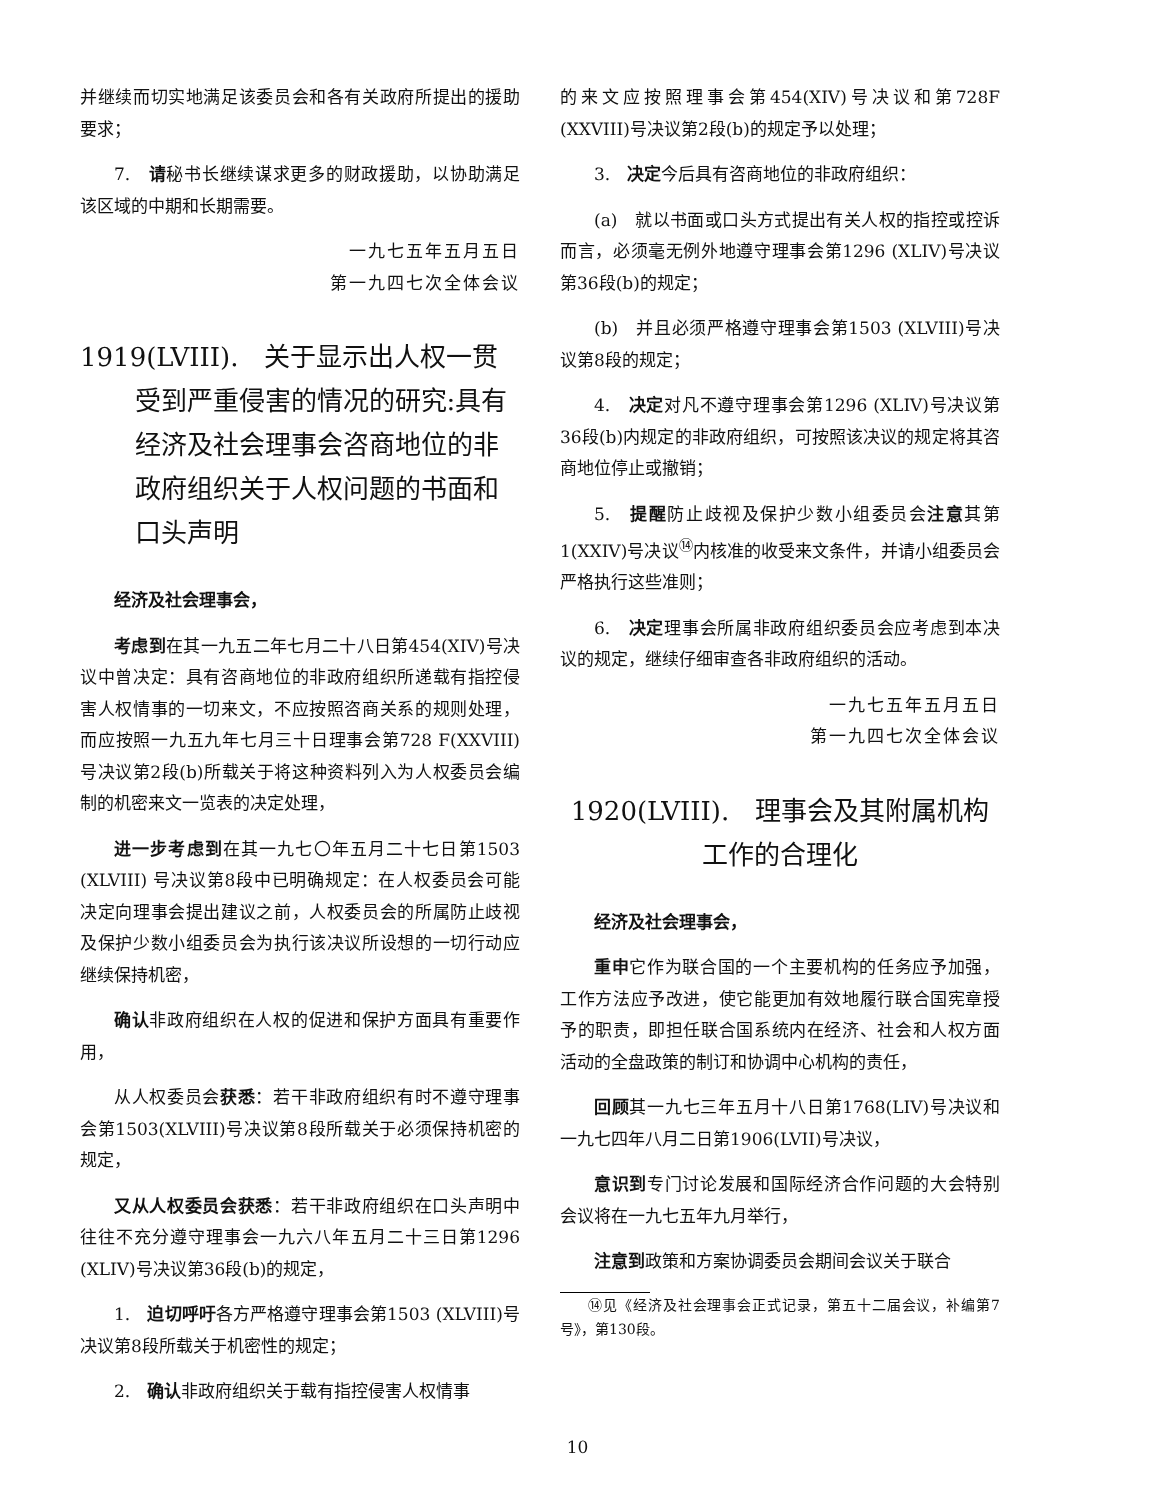并继续而切实地满足该委员会和各有关政府所提出的援助要求；
7.　请秘书长继续谋求更多的财政援助，以协助满足该区域的中期和长期需要。
一九七五年五月五日
第一九四七次全体会议
1919(LVIII).　关于显示出人权一贯受到严重侵害的情况的研究:具有经济及社会理事会咨商地位的非政府组织关于人权问题的书面和口头声明
经济及社会理事会，
考虑到在其一九五二年七月二十八日第454(XIV)号决议中曾决定：具有咨商地位的非政府组织所递载有指控侵害人权情事的一切来文，不应按照咨商关系的规则处理，而应按照一九五九年七月三十日理事会第728 F(XXVIII)号决议第2段(b)所载关于将这种资料列入为人权委员会编制的机密来文一览表的决定处理，
进一步考虑到在其一九七〇年五月二十七日第1503 (XLVIII) 号决议第8段中已明确规定：在人权委员会可能决定向理事会提出建议之前，人权委员会的所属防止歧视及保护少数小组委员会为执行该决议所设想的一切行动应继续保持机密，
确认非政府组织在人权的促进和保护方面具有重要作用，
从人权委员会获悉：若干非政府组织有时不遵守理事会第1503(XLVIII)号决议第8段所载关于必须保持机密的规定，
又从人权委员会获悉：若干非政府组织在口头声明中往往不充分遵守理事会一九六八年五月二十三日第1296 (XLIV)号决议第36段(b)的规定，
1.　迫切呼吁各方严格遵守理事会第1503 (XLVIII)号决议第8段所载关于机密性的规定；
2.　确认非政府组织关于载有指控侵害人权情事
的来文应按照理事会第454(XIV)号决议和第728F (XXVIII)号决议第2段(b)的规定予以处理；
3.　决定今后具有咨商地位的非政府组织：
(a)　就以书面或口头方式提出有关人权的指控或控诉而言，必须毫无例外地遵守理事会第1296 (XLIV)号决议第36段(b)的规定；
(b)　并且必须严格遵守理事会第1503 (XLVIII)号决议第8段的规定；
4.　决定对凡不遵守理事会第1296 (XLIV)号决议第36段(b)内规定的非政府组织，可按照该决议的规定将其咨商地位停止或撤销；
5.　提醒防止歧视及保护少数小组委员会注意其第1(XXIV)号决议<sup>⑭</sup>内核准的收受来文条件，并请小组委员会严格执行这些准则；
6.　决定理事会所属非政府组织委员会应考虑到本决议的规定，继续仔细审查各非政府组织的活动。
一九七五年五月五日
第一九四七次全体会议
1920(LVIII).　理事会及其附属机构
工作的合理化
经济及社会理事会，
重申它作为联合国的一个主要机构的任务应予加强，工作方法应予改进，使它能更加有效地履行联合国宪章授予的职责，即担任联合国系统内在经济、社会和人权方面活动的全盘政策的制订和协调中心机构的责任，
回顾其一九七三年五月十八日第1768(LIV)号决议和一九七四年八月二日第1906(LVII)号决议，
意识到专门讨论发展和国际经济合作问题的大会特别会议将在一九七五年九月举行，
注意到政策和方案协调委员会期间会议关于联合
⑭见《经济及社会理事会正式记录，第五十二届会议，补编第7号》，第130段。
10